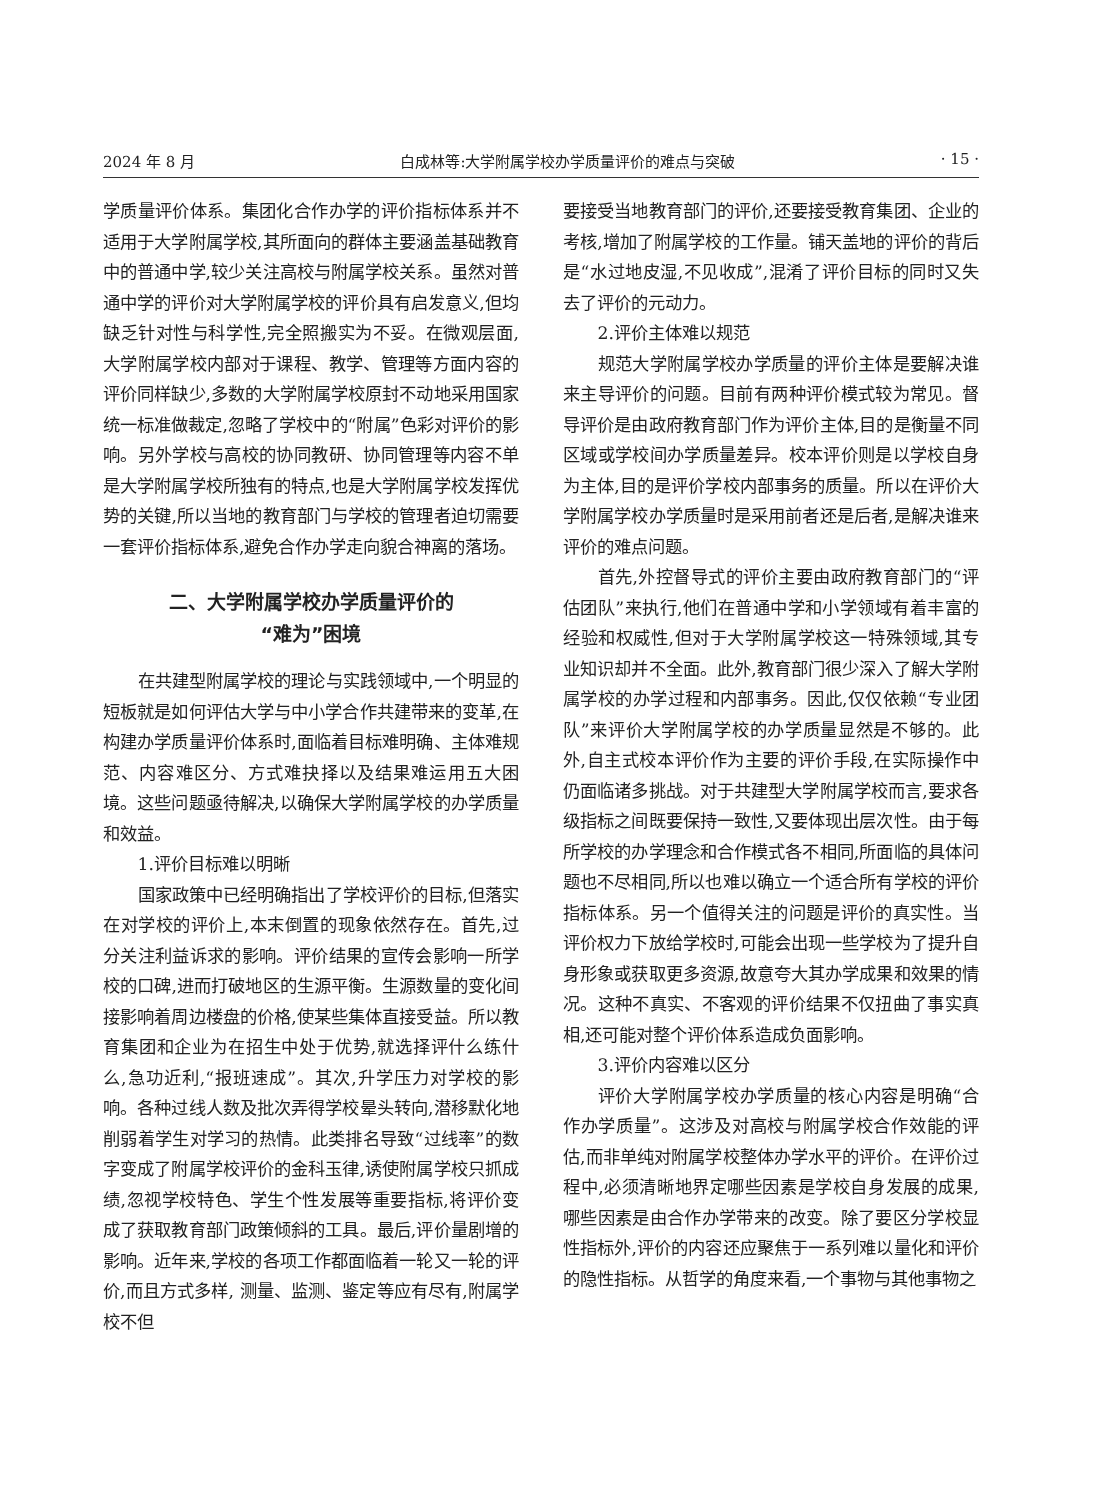2024 年 8 月 白成林等:大学附属学校办学质量评价的难点与突破 · 15 ·
学质量评价体系。集团化合作办学的评价指标体系并不适用于大学附属学校,其所面向的群体主要涵盖基础教育中的普通中学,较少关注高校与附属学校关系。虽然对普通中学的评价对大学附属学校的评价具有启发意义,但均缺乏针对性与科学性,完全照搬实为不妥。在微观层面,大学附属学校内部对于课程、教学、管理等方面内容的评价同样缺少,多数的大学附属学校原封不动地采用国家统一标准做裁定,忽略了学校中的“附属”色彩对评价的影响。另外学校与高校的协同教研、协同管理等内容不单是大学附属学校所独有的特点,也是大学附属学校发挥优势的关键,所以当地的教育部门与学校的管理者迫切需要一套评价指标体系,避免合作办学走向貌合神离的落场。
二、大学附属学校办学质量评价的
“难为”困境
在共建型附属学校的理论与实践领域中,一个明显的短板就是如何评估大学与中小学合作共建带来的变革,在构建办学质量评价体系时,面临着目标难明确、主体难规范、内容难区分、方式难抉择以及结果难运用五大困境。这些问题亟待解决,以确保大学附属学校的办学质量和效益。
1.评价目标难以明晰
国家政策中已经明确指出了学校评价的目标,但落实在对学校的评价上,本末倒置的现象依然存在。首先,过分关注利益诉求的影响。评价结果的宣传会影响一所学校的口碑,进而打破地区的生源平衡。生源数量的变化间接影响着周边楼盘的价格,使某些集体直接受益。所以教育集团和企业为在招生中处于优势,就选择评什么练什么,急功近利,“报班速成”。其次,升学压力对学校的影响。各种过线人数及批次弄得学校晕头转向,潜移默化地削弱着学生对学习的热情。此类排名导致“过线率”的数字变成了附属学校评价的金科玉律,诱使附属学校只抓成绩,忽视学校特色、学生个性发展等重要指标,将评价变成了获取教育部门政策倾斜的工具。最后,评价量剧增的影响。近年来,学校的各项工作都面临着一轮又一轮的评价,而且方式多样, 测量、监测、鉴定等应有尽有,附属学校不但
要接受当地教育部门的评价,还要接受教育集团、企业的考核,增加了附属学校的工作量。铺天盖地的评价的背后是“水过地皮湿,不见收成”,混淆了评价目标的同时又失去了评价的元动力。
2.评价主体难以规范
规范大学附属学校办学质量的评价主体是要解决谁来主导评价的问题。目前有两种评价模式较为常见。督导评价是由政府教育部门作为评价主体,目的是衡量不同区域或学校间办学质量差异。校本评价则是以学校自身为主体,目的是评价学校内部事务的质量。所以在评价大学附属学校办学质量时是采用前者还是后者,是解决谁来评价的难点问题。
首先,外控督导式的评价主要由政府教育部门的“评估团队”来执行,他们在普通中学和小学领域有着丰富的经验和权威性,但对于大学附属学校这一特殊领域,其专业知识却并不全面。此外,教育部门很少深入了解大学附属学校的办学过程和内部事务。因此,仅仅依赖“专业团队”来评价大学附属学校的办学质量显然是不够的。此外,自主式校本评价作为主要的评价手段,在实际操作中仍面临诸多挑战。对于共建型大学附属学校而言,要求各级指标之间既要保持一致性,又要体现出层次性。由于每所学校的办学理念和合作模式各不相同,所面临的具体问题也不尽相同,所以也难以确立一个适合所有学校的评价指标体系。另一个值得关注的问题是评价的真实性。当评价权力下放给学校时,可能会出现一些学校为了提升自身形象或获取更多资源,故意夸大其办学成果和效果的情况。这种不真实、不客观的评价结果不仅扭曲了事实真相,还可能对整个评价体系造成负面影响。
3.评价内容难以区分
评价大学附属学校办学质量的核心内容是明确“合作办学质量”。这涉及对高校与附属学校合作效能的评估,而非单纯对附属学校整体办学水平的评价。在评价过程中,必须清晰地界定哪些因素是学校自身发展的成果,哪些因素是由合作办学带来的改变。除了要区分学校显性指标外,评价的内容还应聚焦于一系列难以量化和评价的隐性指标。从哲学的角度来看,一个事物与其他事物之